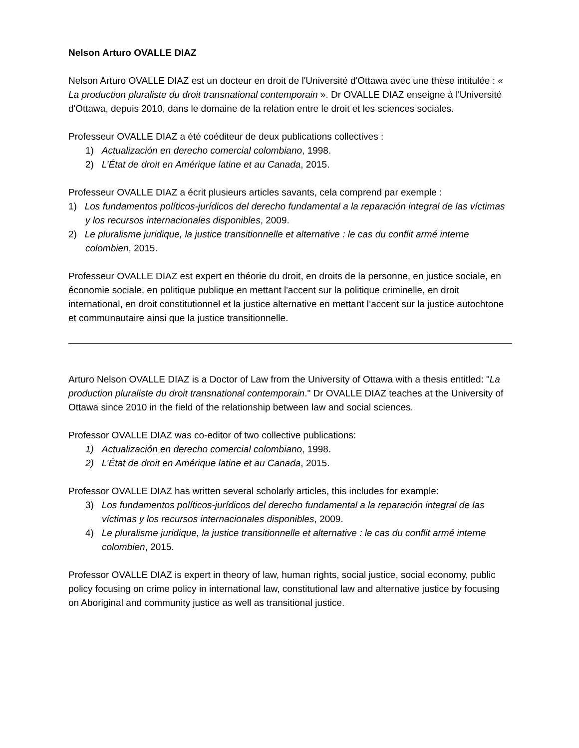Nelson Arturo OVALLE DIAZ
Nelson Arturo OVALLE DIAZ est un docteur en droit de l'Université d'Ottawa avec une thèse intitulée : « La production pluraliste du droit transnational contemporain ». Dr OVALLE DIAZ enseigne à l'Université d'Ottawa, depuis 2010, dans le domaine de la relation entre le droit et les sciences sociales.
Professeur OVALLE DIAZ a été coéditeur de deux publications collectives :
1) Actualización en derecho comercial colombiano, 1998.
2) L’État de droit en Amérique latine et au Canada, 2015.
Professeur OVALLE DIAZ a écrit plusieurs articles savants, cela comprend par exemple :
1) Los fundamentos políticos-jurídicos del derecho fundamental a la reparación integral de las víctimas y los recursos internacionales disponibles, 2009.
2) Le pluralisme juridique, la justice transitionnelle et alternative : le cas du conflit armé interne colombien, 2015.
Professeur OVALLE DIAZ est expert en théorie du droit, en droits de la personne, en justice sociale, en économie sociale, en politique publique en mettant l'accent sur la politique criminelle, en droit international, en droit constitutionnel et la justice alternative en mettant l’accent sur la justice autochtone et communautaire ainsi que la justice transitionnelle.
Arturo Nelson OVALLE DIAZ is a Doctor of Law from the University of Ottawa with a thesis entitled: "La production pluraliste du droit transnational contemporain." Dr OVALLE DIAZ teaches at the University of Ottawa since 2010 in the field of the relationship between law and social sciences.
Professor OVALLE DIAZ was co-editor of two collective publications:
1) Actualización en derecho comercial colombiano, 1998.
2) L’État de droit en Amérique latine et au Canada, 2015.
Professor OVALLE DIAZ has written several scholarly articles, this includes for example:
3) Los fundamentos políticos-jurídicos del derecho fundamental a la reparación integral de las víctimas y los recursos internacionales disponibles, 2009.
4) Le pluralisme juridique, la justice transitionnelle et alternative : le cas du conflit armé interne colombien, 2015.
Professor OVALLE DIAZ is expert in theory of law, human rights, social justice, social economy, public policy focusing on crime policy in international law, constitutional law and alternative justice by focusing on Aboriginal and community justice as well as transitional justice.